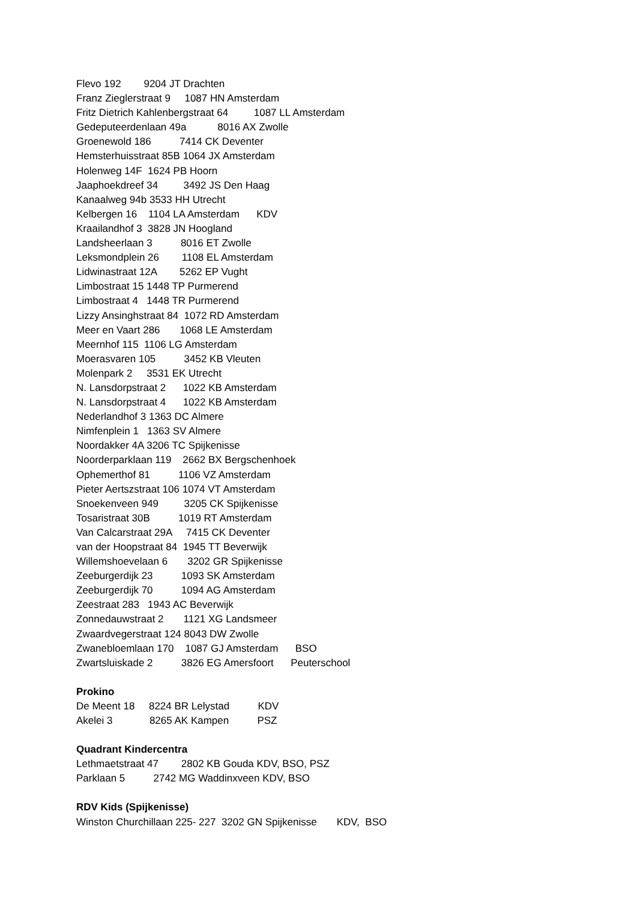Flevo 192 9204 JT Drachten
Franz Zieglerstraat 9 1087 HN Amsterdam
Fritz Dietrich Kahlenbergstraat 64 1087 LL Amsterdam
Gedeputeerdenlaan 49a 8016 AX Zwolle
Groenewold 186 7414 CK Deventer
Hemsterhuisstraat 85B 1064 JX Amsterdam
Holenweg 14F 1624 PB Hoorn
Jaaphoekdreef 34 3492 JS Den Haag
Kanaalweg 94b 3533 HH Utrecht
Kelbergen 16 1104 LA Amsterdam KDV
Kraailandhof 3 3828 JN Hoogland
Landsheerlaan 3 8016 ET Zwolle
Leksmondplein 26 1108 EL Amsterdam
Lidwinastraat 12A 5262 EP Vught
Limbostraat 15 1448 TP Purmerend
Limbostraat 4 1448 TR Purmerend
Lizzy Ansinghstraat 84 1072 RD Amsterdam
Meer en Vaart 286 1068 LE Amsterdam
Meernhof 115 1106 LG Amsterdam
Moerasvaren 105 3452 KB Vleuten
Molenpark 2 3531 EK Utrecht
N. Lansdorpstraat 2 1022 KB Amsterdam
N. Lansdorpstraat 4 1022 KB Amsterdam
Nederlandhof 3 1363 DC Almere
Nimfenplein 1 1363 SV Almere
Noordakker 4A 3206 TC Spijkenisse
Noorderparklaan 119 2662 BX Bergschenhoek
Ophemerthof 81 1106 VZ Amsterdam
Pieter Aertszstraat 106 1074 VT Amsterdam
Snoekenveen 949 3205 CK Spijkenisse
Tosaristraat 30B 1019 RT Amsterdam
Van Calcarstraat 29A 7415 CK Deventer
van der Hoopstraat 84 1945 TT Beverwijk
Willemshoevelaan 6 3202 GR Spijkenisse
Zeeburgerdijk 23 1093 SK Amsterdam
Zeeburgerdijk 70 1094 AG Amsterdam
Zeestraat 283 1943 AC Beverwijk
Zonnedauwstraat 2 1121 XG Landsmeer
Zwaardvegerstraat 124 8043 DW Zwolle
Zwanebloemlaan 170 1087 GJ Amsterdam BSO
Zwartsluiskade 2 3826 EG Amersfoort Peuterschool
Prokino
De Meent 18 8224 BR Lelystad KDV
Akelei 3 8265 AK Kampen PSZ
Quadrant Kindercentra
Lethmaetstraat 47 2802 KB Gouda KDV, BSO, PSZ
Parklaan 5 2742 MG Waddinxveen KDV, BSO
RDV Kids (Spijkenisse)
Winston Churchillaan 225- 227 3202 GN Spijkenisse KDV, BSO